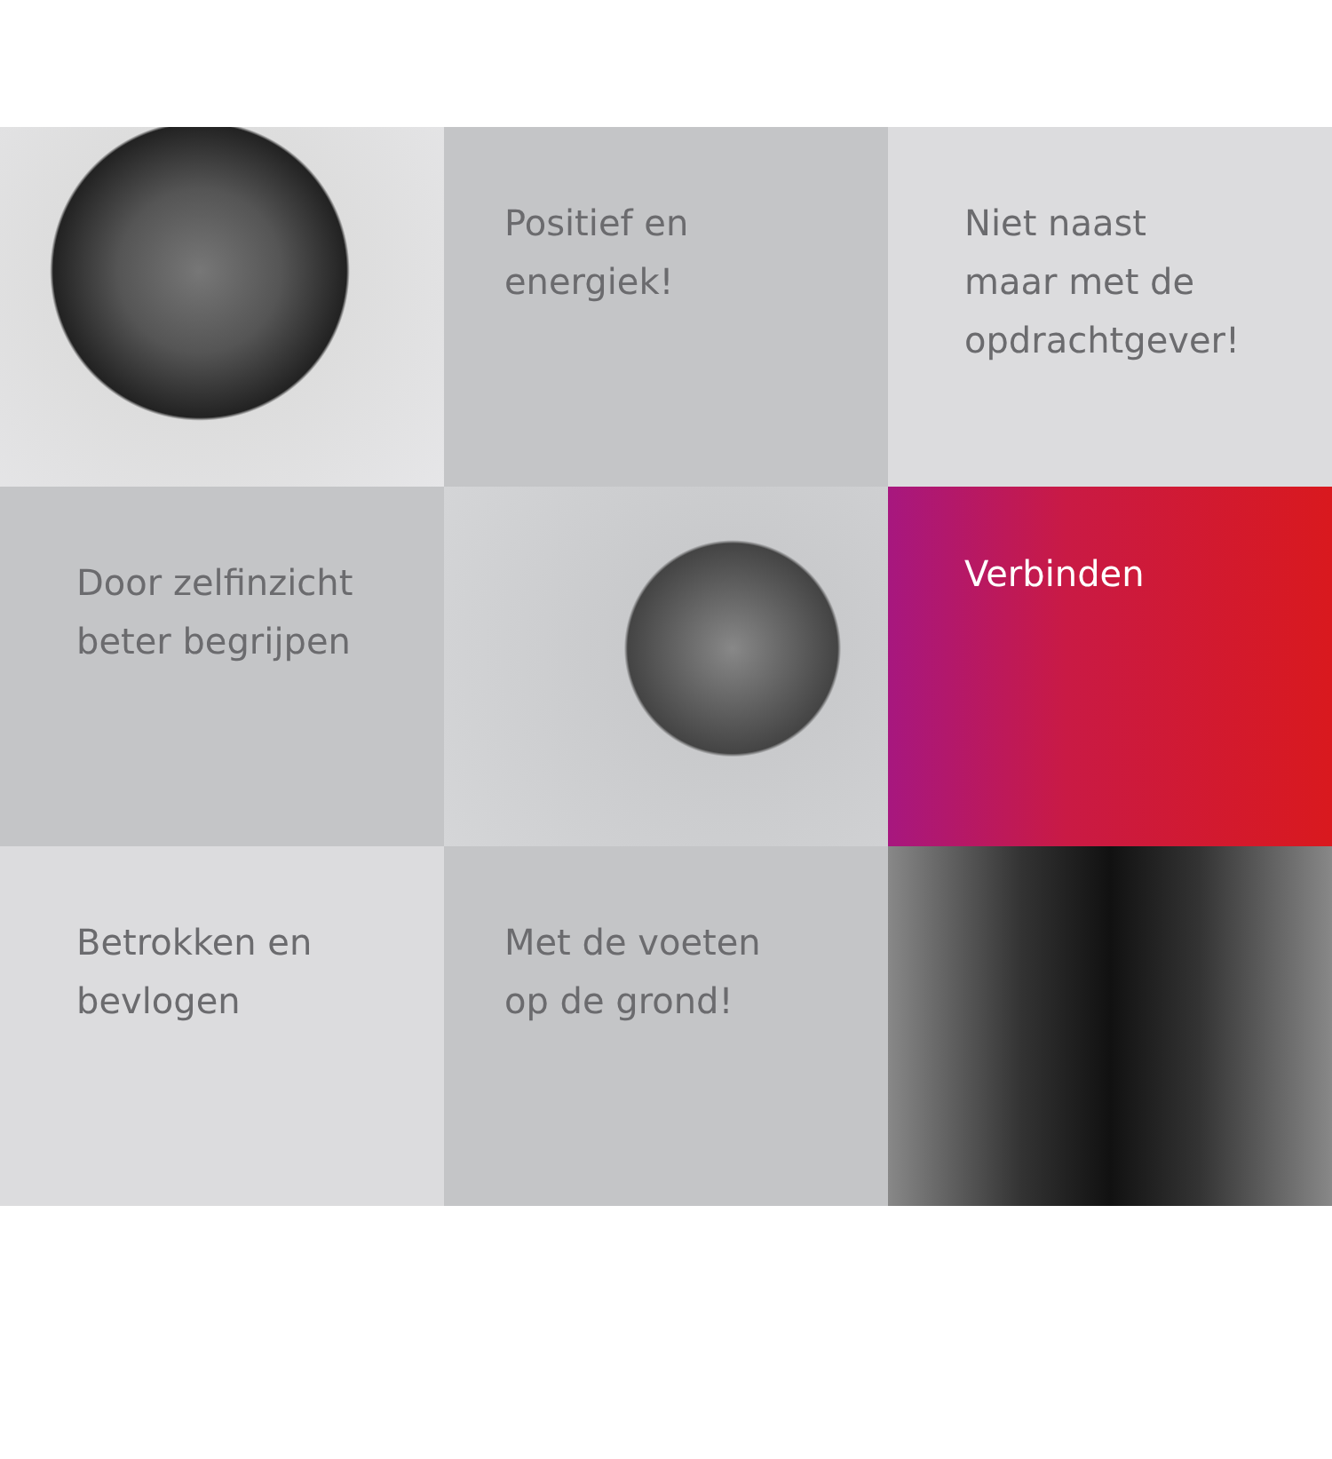Positief en
energiek!
Niet naast
maar met de
opdrachtgever!
Door zelfinzicht
beter begrijpen
Verbinden
Betrokken en
bevlogen
Met de voeten
op de grond!